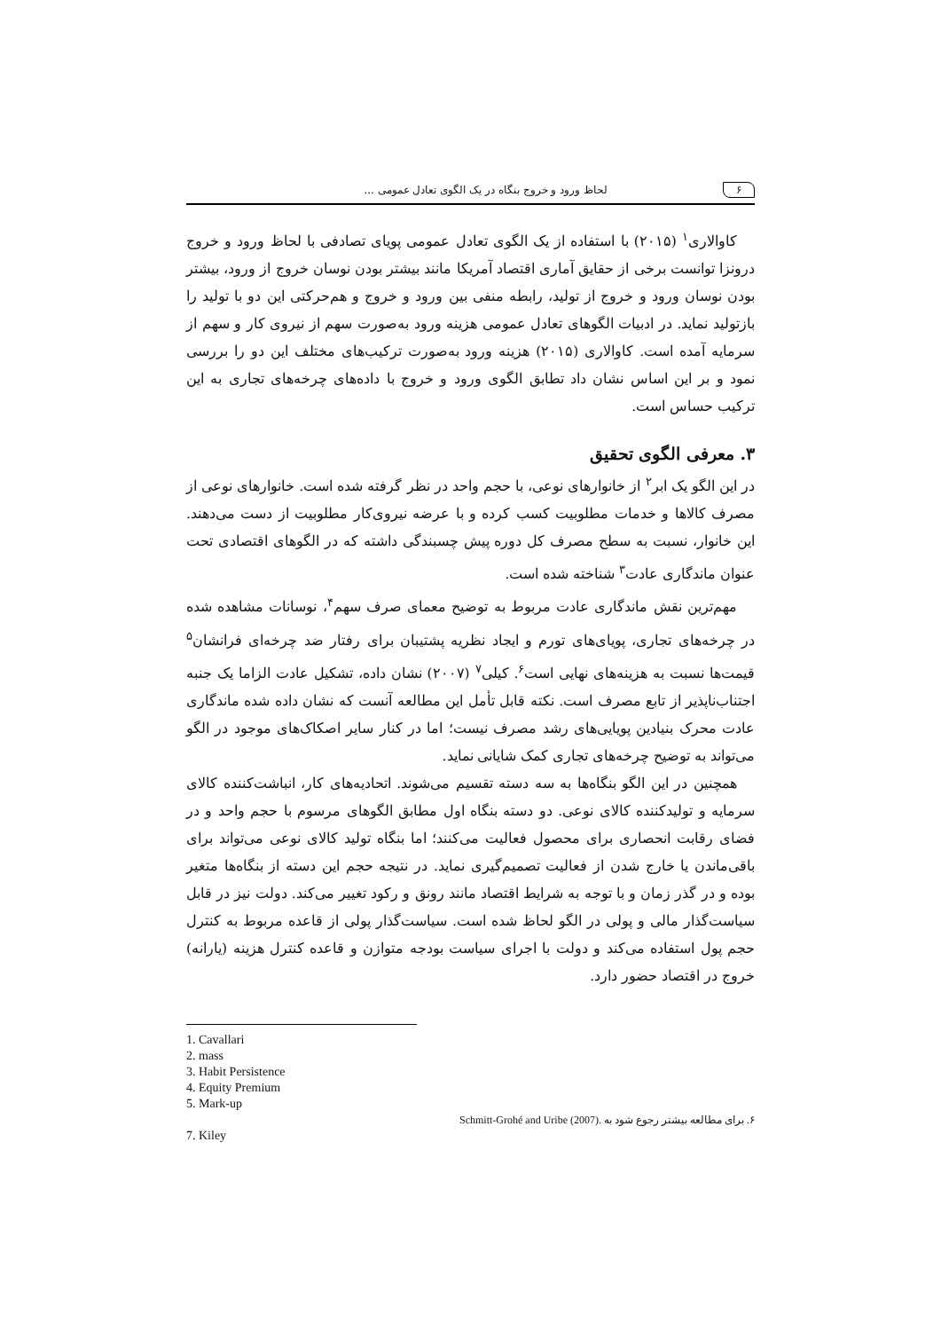۶ لحاظ ورود و خروج بنگاه در یک الگوی تعادل عمومی ...
کاوالاری<sup>۱</sup> (۲۰۱۵) با استفاده از یک الگوی تعادل عمومی پویای تصادفی با لحاظ ورود و خروج درونزا توانست برخی از حقایق آماری اقتصاد آمریکا مانند بیشتر بودن نوسان خروج از ورود، بیشتر بودن نوسان ورود و خروج از تولید، رابطه منفی بین ورود و خروج و هم‌حرکتی این دو با تولید را بازتولید نماید. در ادبیات الگوهای تعادل عمومی هزینه ورود به‌صورت سهم از نیروی کار و سهم از سرمایه آمده است. کاوالاری (۲۰۱۵) هزینه ورود به‌صورت ترکیب‌های مختلف این دو را بررسی نمود و بر این اساس نشان داد تطابق الگوی ورود و خروج با داده‌های چرخه‌های تجاری به این ترکیب حساس است.
۳. معرفی الگوی تحقیق
در این الگو یک ابر<sup>۲</sup> از خانوارهای نوعی، با حجم واحد در نظر گرفته شده است. خانوارهای نوعی از مصرف کالاها و خدمات مطلوبیت کسب کرده و با عرضه نیروی‌کار مطلوبیت از دست می‌دهند. این خانوار، نسبت به سطح مصرف کل دوره پیش چسبندگی داشته که در الگوهای اقتصادی تحت عنوان ماندگاری عادت<sup>۳</sup> شناخته شده است.
مهم‌ترین نقش ماندگاری عادت مربوط به توضیح معمای صرف سهم<sup>۴</sup>، نوسانات مشاهده شده در چرخه‌های تجاری، پویای‌های تورم و ایجاد نظریه پشتیبان برای رفتار ضد چرخه‌ای فرانشان<sup>۵</sup> قیمت‌ها نسبت به هزینه‌های نهایی است<sup>۶</sup>. کیلی<sup>۷</sup> (۲۰۰۷) نشان داده، تشکیل عادت الزاما یک جنبه اجتناب‌ناپذیر از تابع مصرف است. نکته قابل تأمل این مطالعه آنست که نشان داده شده ماندگاری عادت محرک بنیادین پویایی‌های رشد مصرف نیست؛ اما در کنار سایر اصکاک‌های موجود در الگو می‌تواند به توضیح چرخه‌های تجاری کمک شایانی نماید.
همچنین در این الگو بنگاه‌ها به سه دسته تقسیم می‌شوند. اتحادیه‌های کار، انباشت‌کننده کالای سرمایه و تولیدکننده کالای نوعی. دو دسته بنگاه اول مطابق الگوهای مرسوم با حجم واحد و در فضای رقابت انحصاری برای محصول فعالیت می‌کنند؛ اما بنگاه تولید کالای نوعی می‌تواند برای باقی‌ماندن یا خارج شدن از فعالیت تصمیم‌گیری نماید. در نتیجه حجم این دسته از بنگاه‌ها متغیر بوده و در گذر زمان و با توجه به شرایط اقتصاد مانند رونق و رکود تغییر می‌کند. دولت نیز در قابل سیاست‌گذار مالی و پولی در الگو لحاظ شده است. سیاست‌گذار پولی از قاعده مربوط به کنترل حجم پول استفاده می‌کند و دولت با اجرای سیاست بودجه متوازن و قاعده کنترل هزینه (یارانه) خروج در اقتصاد حضور دارد.
1. Cavallari
2. mass
3. Habit Persistence
4. Equity Premium
5. Mark-up
۶. برای مطالعه بیشتر رجوع شود به Schmitt-Grohé and Uribe (2007).
7. Kiley